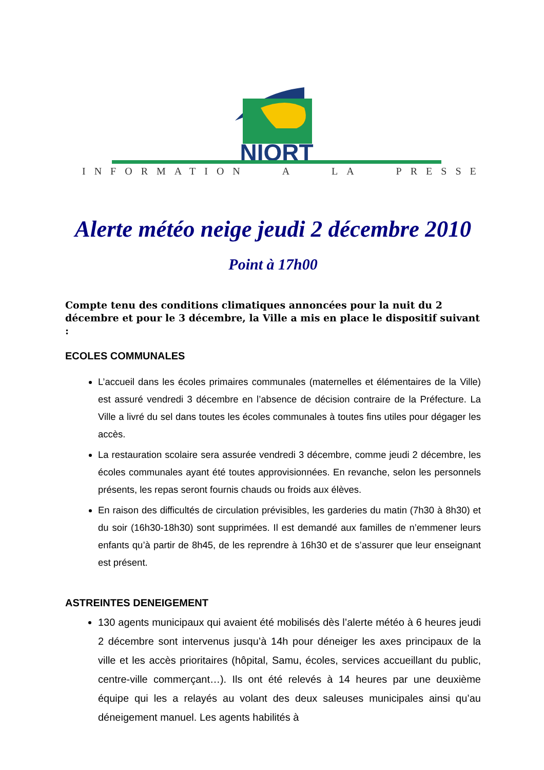NIORT
INFORMATION A LA PRESSE
Alerte météo neige jeudi 2 décembre 2010
Point à 17h00
Compte tenu des conditions climatiques annoncées pour la nuit du 2 décembre et pour le 3 décembre, la Ville a mis en place le dispositif suivant :
ECOLES COMMUNALES
L’accueil dans les écoles primaires communales (maternelles et élémentaires de la Ville) est assuré vendredi 3 décembre en l’absence de décision contraire de la Préfecture. La Ville a livré du sel dans toutes les écoles communales à toutes fins utiles pour dégager les accès.
La restauration scolaire sera assurée vendredi 3 décembre, comme jeudi 2 décembre, les écoles communales ayant été toutes approvisionnées. En revanche, selon les personnels présents, les repas seront fournis chauds ou froids aux élèves.
En raison des difficultés de circulation prévisibles, les garderies du matin (7h30 à 8h30) et du soir (16h30-18h30) sont supprimées. Il est demandé aux familles de n’emmener leurs enfants qu’à partir de 8h45, de les reprendre à 16h30 et de s’assurer que leur enseignant est présent.
ASTREINTES DENEIGEMENT
130 agents municipaux qui avaient été mobilisés dès l’alerte météo à 6 heures jeudi 2 décembre sont intervenus jusqu’à 14h pour déneiger les axes principaux de la ville et les accès prioritaires (hôpital, Samu, écoles, services accueillant du public, centre-ville commerçant…). Ils ont été relevés à 14 heures par une deuxième équipe qui les a relayés au volant des deux saleuses municipales ainsi qu’au déneigement manuel. Les agents habilités à